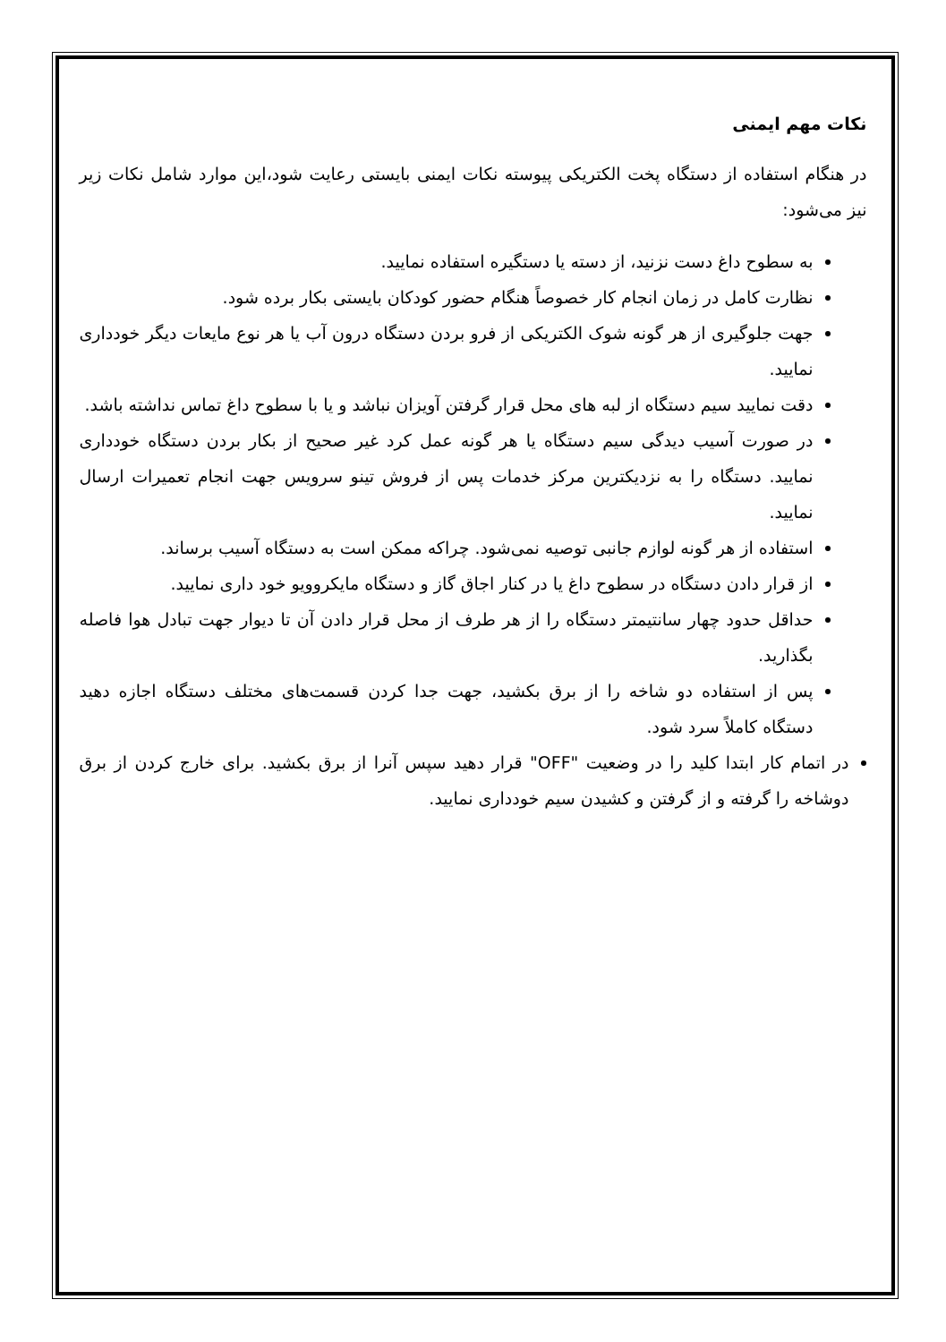نکات مهم ایمنی
در هنگام استفاده از دستگاه پخت الکتریکی پیوسته نکات ایمنی بایستی رعایت شود،این موارد شامل نکات زیر نیز می‌شود:
به سطوح داغ دست نزنید، از دسته یا دستگیره استفاده نمایید.
نظارت کامل در زمان انجام کار خصوصاً هنگام حضور کودکان بایستی بکار برده شود.
جهت جلوگیری از هر گونه شوک الکتریکی از فرو بردن دستگاه درون آب یا هر نوع مایعات دیگر خودداری نمایید.
دقت نمایید سیم دستگاه از لبه های محل قرار گرفتن آویزان نباشد و یا با سطوح داغ تماس نداشته باشد.
در صورت آسیب دیدگی سیم دستگاه یا هر گونه عمل کرد غیر صحیح از بکار بردن دستگاه خودداری نمایید. دستگاه را به نزدیکترین مرکز خدمات پس از فروش تینو سرویس جهت انجام تعمیرات ارسال نمایید.
استفاده از هر گونه لوازم جانبی توصیه نمی‌شود. چراکه ممکن است به دستگاه آسیب برساند.
از قرار دادن دستگاه در سطوح داغ یا در کنار اجاق گاز و دستگاه مایکروویو خود داری نمایید.
حداقل حدود چهار سانتیمتر دستگاه را از هر طرف از محل قرار دادن آن تا دیوار جهت تبادل هوا فاصله بگذارید.
پس از استفاده دو شاخه را از برق بکشید، جهت جدا کردن قسمت‌های مختلف دستگاه اجازه دهید دستگاه کاملاً سرد شود.
در اتمام کار ابتدا کلید را در وضعیت "OFF" قرار دهید سپس آنرا از برق بکشید. برای خارج کردن از برق دوشاخه را گرفته و از گرفتن و کشیدن سیم خودداری نمایید.